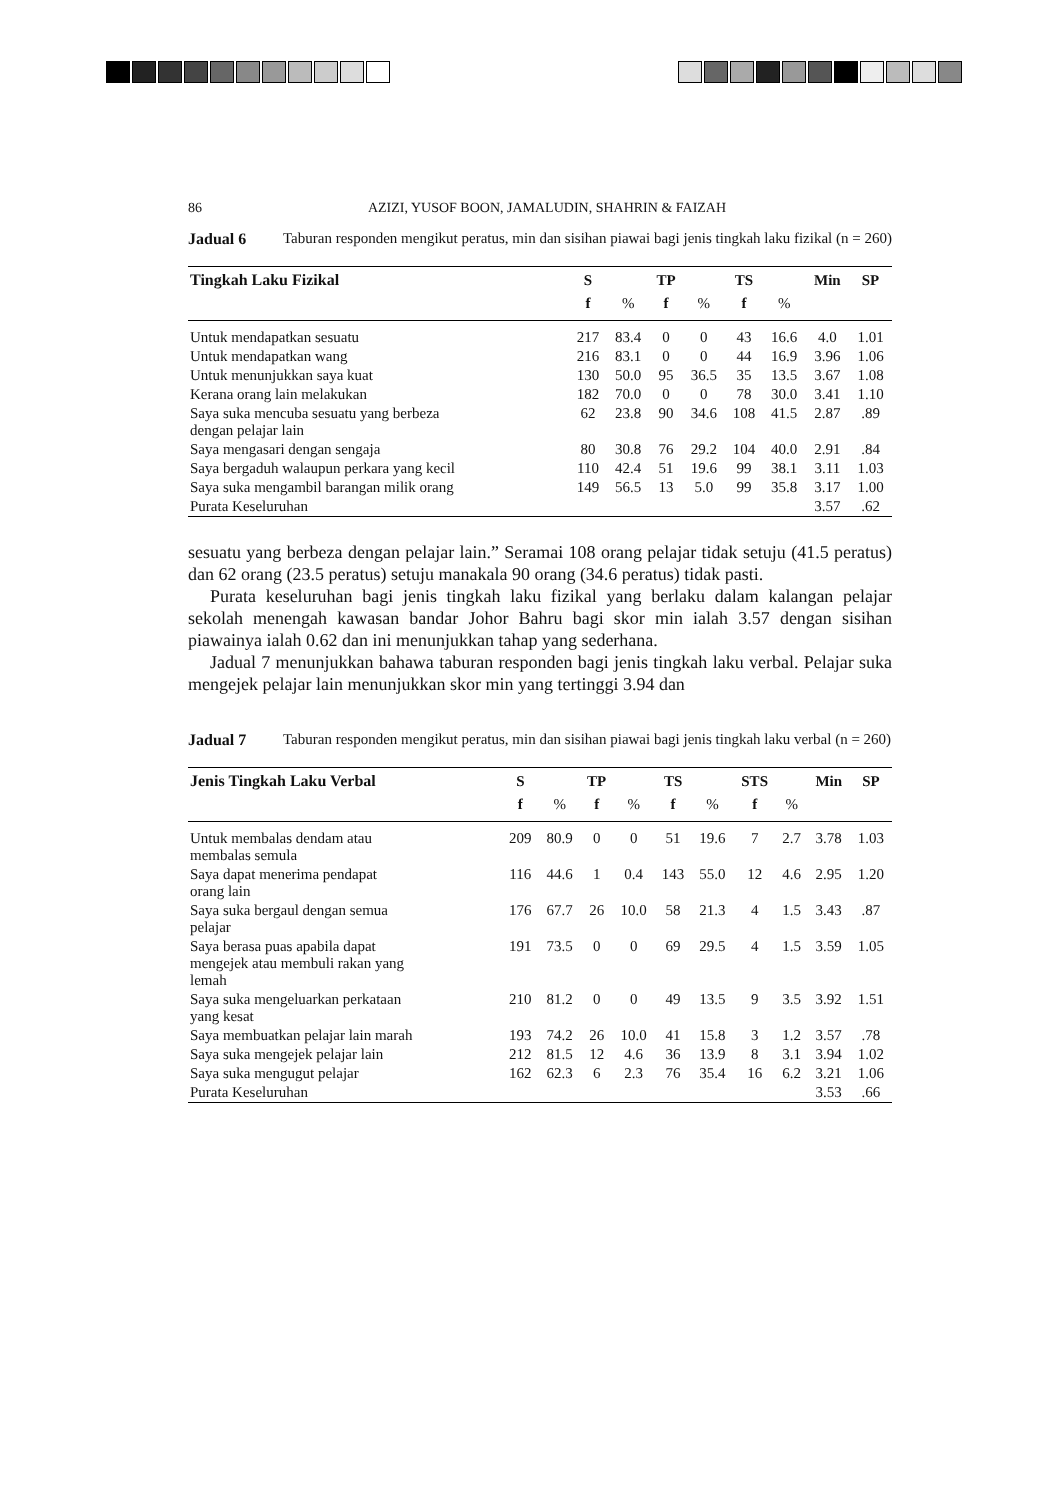86 AZIZI, YUSOF BOON, JAMALUDIN, SHAHRIN & FAIZAH
Jadual 6 Taburan responden mengikut peratus, min dan sisihan piawai bagi jenis tingkah laku fizikal (n = 260)
| Tingkah Laku Fizikal | S | | TP | | TS | | Min | SP |
| --- | --- | --- | --- | --- | --- | --- | --- | --- |
| | f | % | f | % | f | % | | |
| Untuk mendapatkan sesuatu | 217 | 83.4 | 0 | 0 | 43 | 16.6 | 4.0 | 1.01 |
| Untuk mendapatkan wang | 216 | 83.1 | 0 | 0 | 44 | 16.9 | 3.96 | 1.06 |
| Untuk menunjukkan saya kuat | 130 | 50.0 | 95 | 36.5 | 35 | 13.5 | 3.67 | 1.08 |
| Kerana orang lain melakukan | 182 | 70.0 | 0 | 0 | 78 | 30.0 | 3.41 | 1.10 |
| Saya suka mencuba sesuatu yang berbeza dengan pelajar lain | 62 | 23.8 | 90 | 34.6 | 108 | 41.5 | 2.87 | .89 |
| Saya mengasari dengan sengaja | 80 | 30.8 | 76 | 29.2 | 104 | 40.0 | 2.91 | .84 |
| Saya bergaduh walaupun perkara yang kecil | 110 | 42.4 | 51 | 19.6 | 99 | 38.1 | 3.11 | 1.03 |
| Saya suka mengambil barangan milik orang | 149 | 56.5 | 13 | 5.0 | 99 | 35.8 | 3.17 | 1.00 |
| Purata Keseluruhan | | | | | | | 3.57 | .62 |
sesuatu yang berbeza dengan pelajar lain.” Seramai 108 orang pelajar tidak setuju (41.5 peratus) dan 62 orang (23.5 peratus) setuju manakala 90 orang (34.6 peratus) tidak pasti.
Purata keseluruhan bagi jenis tingkah laku fizikal yang berlaku dalam kalangan pelajar sekolah menengah kawasan bandar Johor Bahru bagi skor min ialah 3.57 dengan sisihan piawainya ialah 0.62 dan ini menunjukkan tahap yang sederhana.
Jadual 7 menunjukkan bahawa taburan responden bagi jenis tingkah laku verbal. Pelajar suka mengejek pelajar lain menunjukkan skor min yang tertinggi 3.94 dan
Jadual 7 Taburan responden mengikut peratus, min dan sisihan piawai bagi jenis tingkah laku verbal (n = 260)
| Jenis Tingkah Laku Verbal | S | | TP | | TS | | STS | | Min | SP |
| --- | --- | --- | --- | --- | --- | --- | --- | --- | --- | --- |
| | f | % | f | % | f | % | f | % | | |
| Untuk membalas dendam atau membalas semula | 209 | 80.9 | 0 | 0 | 51 | 19.6 | 7 | 2.7 | 3.78 | 1.03 |
| Saya dapat menerima pendapat orang lain | 116 | 44.6 | 1 | 0.4 | 143 | 55.0 | 12 | 4.6 | 2.95 | 1.20 |
| Saya suka bergaul dengan semua pelajar | 176 | 67.7 | 26 | 10.0 | 58 | 21.3 | 4 | 1.5 | 3.43 | .87 |
| Saya berasa puas apabila dapat mengejek atau membuli rakan yang lemah | 191 | 73.5 | 0 | 0 | 69 | 29.5 | 4 | 1.5 | 3.59 | 1.05 |
| Saya suka mengeluarkan perkataan yang kesat | 210 | 81.2 | 0 | 0 | 49 | 13.5 | 9 | 3.5 | 3.92 | 1.51 |
| Saya membuatkan pelajar lain marah | 193 | 74.2 | 26 | 10.0 | 41 | 15.8 | 3 | 1.2 | 3.57 | .78 |
| Saya suka mengejek pelajar lain | 212 | 81.5 | 12 | 4.6 | 36 | 13.9 | 8 | 3.1 | 3.94 | 1.02 |
| Saya suka mengugut pelajar | 162 | 62.3 | 6 | 2.3 | 76 | 35.4 | 16 | 6.2 | 3.21 | 1.06 |
| Purata Keseluruhan | | | | | | | | | 3.53 | .66 |